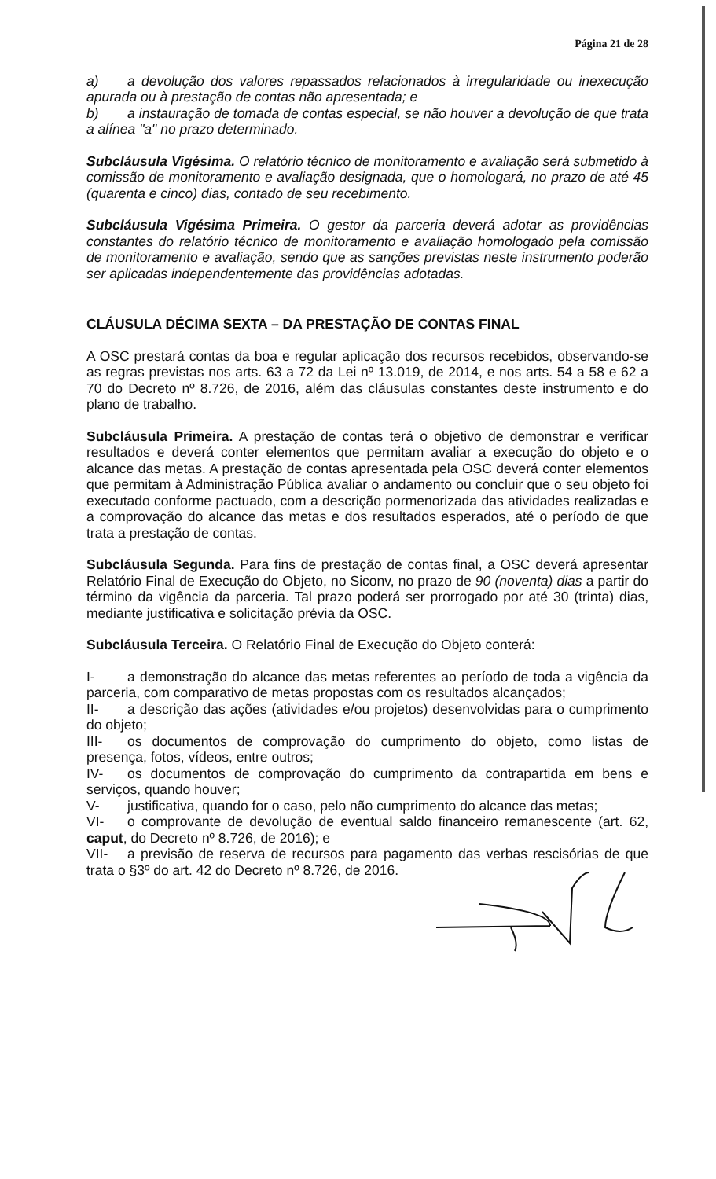Página 21 de 28
a) a devolução dos valores repassados relacionados à irregularidade ou inexecução apurada ou à prestação de contas não apresentada; e
b) a instauração de tomada de contas especial, se não houver a devolução de que trata a alínea "a" no prazo determinado.
Subcláusula Vigésima. O relatório técnico de monitoramento e avaliação será submetido à comissão de monitoramento e avaliação designada, que o homologará, no prazo de até 45 (quarenta e cinco) dias, contado de seu recebimento.
Subcláusula Vigésima Primeira. O gestor da parceria deverá adotar as providências constantes do relatório técnico de monitoramento e avaliação homologado pela comissão de monitoramento e avaliação, sendo que as sanções previstas neste instrumento poderão ser aplicadas independentemente das providências adotadas.
CLÁUSULA DÉCIMA SEXTA – DA PRESTAÇÃO DE CONTAS FINAL
A OSC prestará contas da boa e regular aplicação dos recursos recebidos, observando-se as regras previstas nos arts. 63 a 72 da Lei nº 13.019, de 2014, e nos arts. 54 a 58 e 62 a 70 do Decreto nº 8.726, de 2016, além das cláusulas constantes deste instrumento e do plano de trabalho.
Subcláusula Primeira. A prestação de contas terá o objetivo de demonstrar e verificar resultados e deverá conter elementos que permitam avaliar a execução do objeto e o alcance das metas. A prestação de contas apresentada pela OSC deverá conter elementos que permitam à Administração Pública avaliar o andamento ou concluir que o seu objeto foi executado conforme pactuado, com a descrição pormenorizada das atividades realizadas e a comprovação do alcance das metas e dos resultados esperados, até o período de que trata a prestação de contas.
Subcláusula Segunda. Para fins de prestação de contas final, a OSC deverá apresentar Relatório Final de Execução do Objeto, no Siconv, no prazo de 90 (noventa) dias a partir do término da vigência da parceria. Tal prazo poderá ser prorrogado por até 30 (trinta) dias, mediante justificativa e solicitação prévia da OSC.
Subcláusula Terceira. O Relatório Final de Execução do Objeto conterá:
I- a demonstração do alcance das metas referentes ao período de toda a vigência da parceria, com comparativo de metas propostas com os resultados alcançados;
II- a descrição das ações (atividades e/ou projetos) desenvolvidas para o cumprimento do objeto;
III- os documentos de comprovação do cumprimento do objeto, como listas de presença, fotos, vídeos, entre outros;
IV- os documentos de comprovação do cumprimento da contrapartida em bens e serviços, quando houver;
V- justificativa, quando for o caso, pelo não cumprimento do alcance das metas;
VI- o comprovante de devolução de eventual saldo financeiro remanescente (art. 62, caput, do Decreto nº 8.726, de 2016); e
VII- a previsão de reserva de recursos para pagamento das verbas rescisórias de que trata o §3º do art. 42 do Decreto nº 8.726, de 2016.